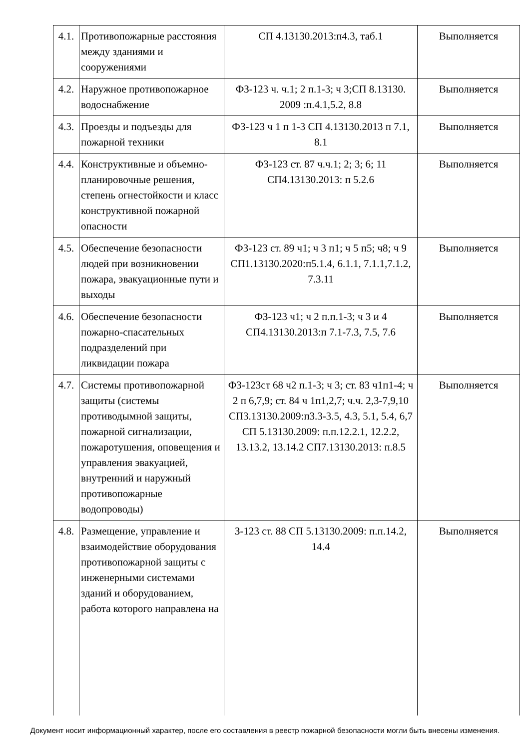| 4.1. | Противопожарные расстояния между зданиями и сооружениями | СП 4.13130.2013:п4.3, таб.1 | Выполняется |
| 4.2. | Наружное противопожарное водоснабжение | ФЗ-123 ч. ч.1; 2 п.1-3; ч 3;СП 8.13130. 2009 :п.4.1,5.2, 8.8 | Выполняется |
| 4.3. | Проезды и подъезды для пожарной техники | ФЗ-123 ч 1 п 1-3 СП 4.13130.2013 п 7.1, 8.1 | Выполняется |
| 4.4. | Конструктивные и объемно-планировочные решения, степень огнестойкости и класс конструктивной пожарной опасности | ФЗ-123 ст. 87 ч.ч.1; 2; 3; 6; 11 СП4.13130.2013: п 5.2.6 | Выполняется |
| 4.5. | Обеспечение безопасности людей при возникновении пожара, эвакуационные пути и выходы | ФЗ-123 ст. 89 ч1; ч 3 п1; ч 5 п5; ч8; ч 9 СП1.13130.2020:п5.1.4, 6.1.1, 7.1.1,7.1.2, 7.3.11 | Выполняется |
| 4.6. | Обеспечение безопасности пожарно-спасательных подразделений при ликвидации пожара | ФЗ-123 ч1; ч 2 п.п.1-3; ч 3 и 4 СП4.13130.2013:п 7.1-7.3, 7.5, 7.6 | Выполняется |
| 4.7. | Системы противопожарной защиты (системы противодымной защиты, пожарной сигнализации, пожаротушения, оповещения и управления эвакуацией, внутренний и наружный противопожарные водопроводы) | ФЗ-123ст 68 ч2 п.1-3; ч 3; ст. 83 ч1п1-4; ч 2 п 6,7,9; ст. 84 ч 1п1,2,7; ч.ч. 2,3-7,9,10 СП3.13130.2009:п3.3-3.5, 4.3, 5.1, 5.4, 6,7 СП 5.13130.2009: п.п.12.2.1, 12.2.2, 13.13.2, 13.14.2 СП7.13130.2013: п.8.5 | Выполняется |
| 4.8. | Размещение, управление и взаимодействие оборудования противопожарной защиты с инженерными системами зданий и оборудованием, работа которого направлена на | З-123 ст. 88 СП 5.13130.2009: п.п.14.2, 14.4 | Выполняется |
Документ носит информационный характер, после его составления в реестр пожарной безопасности могли быть внесены изменения.